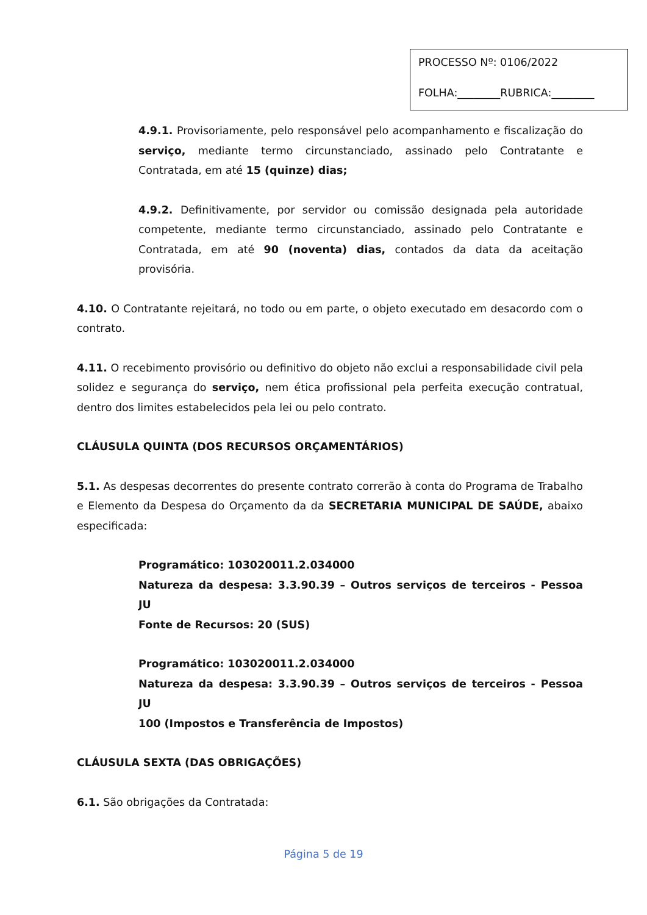PROCESSO Nº: 0106/2022
FOLHA:________RUBRICA:________
4.9.1. Provisoriamente, pelo responsável pelo acompanhamento e fiscalização do serviço, mediante termo circunstanciado, assinado pelo Contratante e Contratada, em até 15 (quinze) dias;
4.9.2. Definitivamente, por servidor ou comissão designada pela autoridade competente, mediante termo circunstanciado, assinado pelo Contratante e Contratada, em até 90 (noventa) dias, contados da data da aceitação provisória.
4.10. O Contratante rejeitará, no todo ou em parte, o objeto executado em desacordo com o contrato.
4.11. O recebimento provisório ou definitivo do objeto não exclui a responsabilidade civil pela solidez e segurança do serviço, nem ética profissional pela perfeita execução contratual, dentro dos limites estabelecidos pela lei ou pelo contrato.
CLÁUSULA QUINTA (DOS RECURSOS ORÇAMENTÁRIOS)
5.1. As despesas decorrentes do presente contrato correrão à conta do Programa de Trabalho e Elemento da Despesa do Orçamento da da SECRETARIA MUNICIPAL DE SAÚDE, abaixo especificada:
Programático: 103020011.2.034000
Natureza da despesa: 3.3.90.39 – Outros serviços de terceiros - Pessoa JU
Fonte de Recursos: 20 (SUS)
Programático: 103020011.2.034000
Natureza da despesa: 3.3.90.39 – Outros serviços de terceiros - Pessoa JU
100 (Impostos e Transferência de Impostos)
CLÁUSULA SEXTA (DAS OBRIGAÇÕES)
6.1. São obrigações da Contratada:
Página 5 de 19